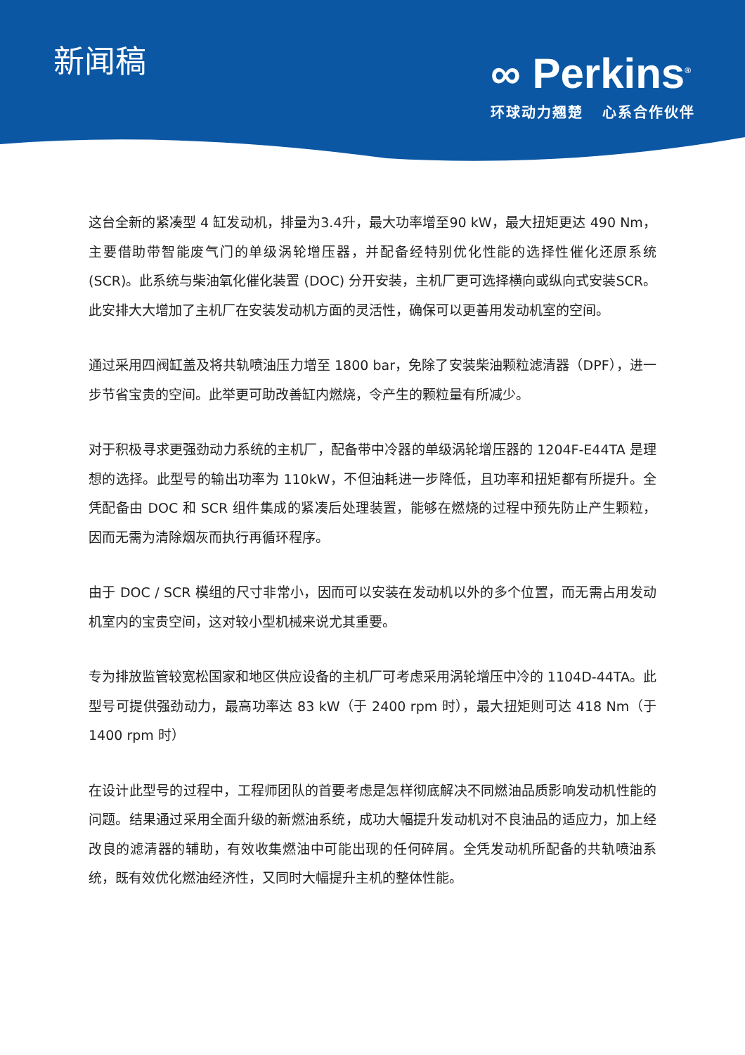新闻稿 ∞ Perkins<sup>®</sup>
环球动力翘楚 心系合作伙伴
这台全新的紧凑型 4 缸发动机，排量为3.4升，最大功率增至90 kW，最大扭矩更达 490 Nm，主要借助带智能废气门的单级涡轮增压器，并配备经特别优化性能的选择性催化还原系统 (SCR)。此系统与柴油氧化催化装置 (DOC) 分开安装，主机厂更可选择横向或纵向式安装SCR。此安排大大增加了主机厂在安装发动机方面的灵活性，确保可以更善用发动机室的空间。
通过采用四阀缸盖及将共轨喷油压力增至 1800 bar，免除了安装柴油颗粒滤清器（DPF），进一步节省宝贵的空间。此举更可助改善缸内燃烧，令产生的颗粒量有所减少。
对于积极寻求更强劲动力系统的主机厂，配备带中冷器的单级涡轮增压器的 1204F-E44TA 是理想的选择。此型号的输出功率为 110kW，不但油耗进一步降低，且功率和扭矩都有所提升。全凭配备由 DOC 和 SCR 组件集成的紧凑后处理装置，能够在燃烧的过程中预先防止产生颗粒，因而无需为清除烟灰而执行再循环程序。
由于 DOC / SCR 模组的尺寸非常小，因而可以安装在发动机以外的多个位置，而无需占用发动机室内的宝贵空间，这对较小型机械来说尤其重要。
专为排放监管较宽松国家和地区供应设备的主机厂可考虑采用涡轮增压中冷的 1104D-44TA。此型号可提供强劲动力，最高功率达 83 kW（于 2400 rpm 时），最大扭矩则可达 418 Nm（于 1400 rpm 时）
在设计此型号的过程中，工程师团队的首要考虑是怎样彻底解决不同燃油品质影响发动机性能的问题。结果通过采用全面升级的新燃油系统，成功大幅提升发动机对不良油品的适应力，加上经改良的滤清器的辅助，有效收集燃油中可能出现的任何碎屑。全凭发动机所配备的共轨喷油系统，既有效优化燃油经济性，又同时大幅提升主机的整体性能。